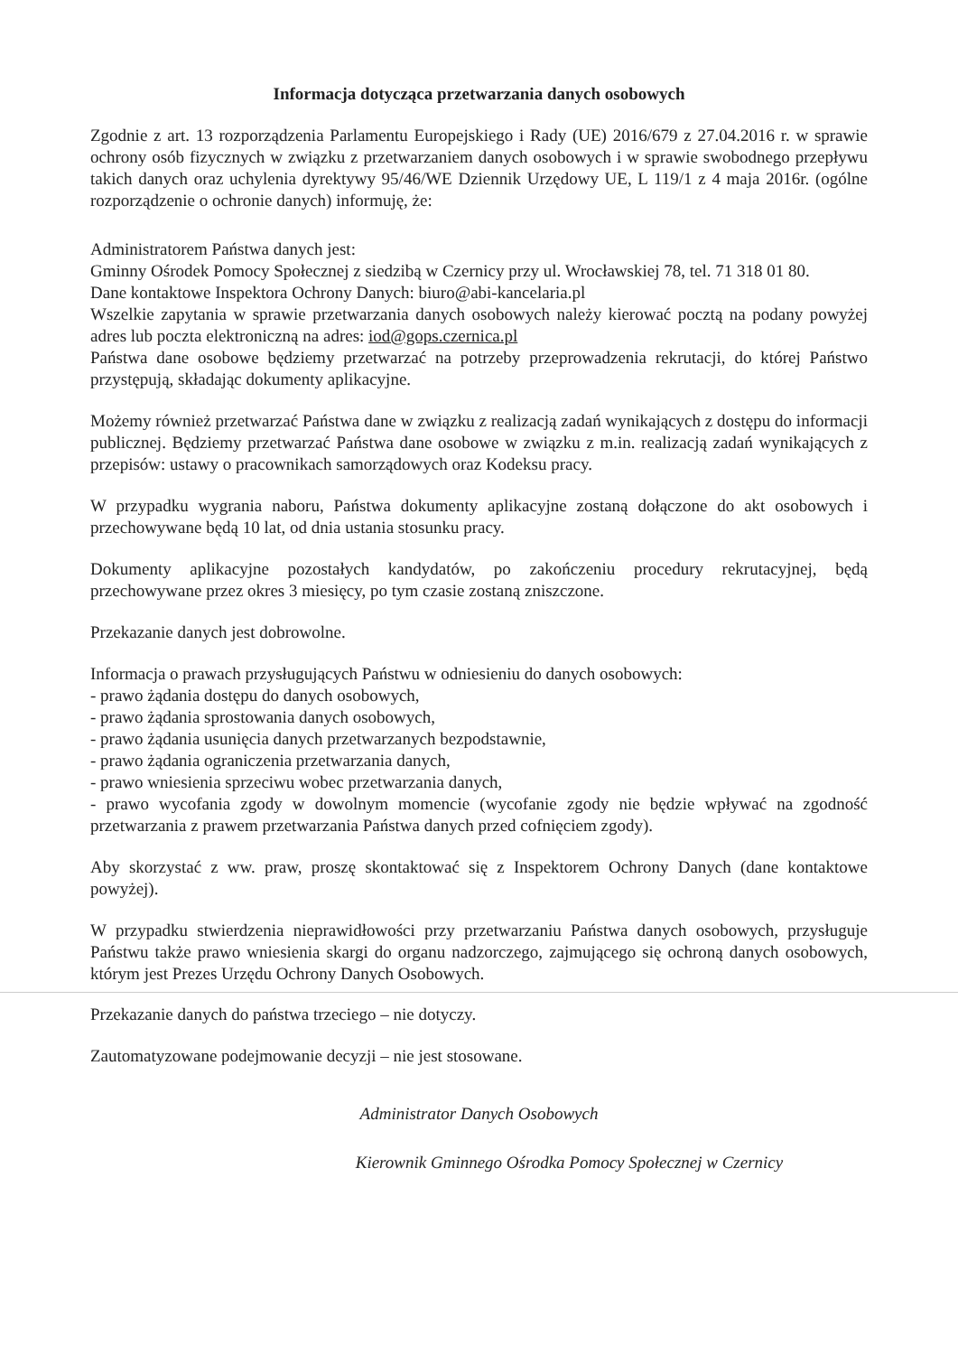Informacja dotycząca przetwarzania danych osobowych
Zgodnie z art. 13 rozporządzenia Parlamentu Europejskiego i Rady (UE) 2016/679 z 27.04.2016 r. w sprawie ochrony osób fizycznych w związku z przetwarzaniem danych osobowych i w sprawie swobodnego przepływu takich danych oraz uchylenia dyrektywy 95/46/WE Dziennik Urzędowy UE, L 119/1 z 4 maja 2016r. (ogólne rozporządzenie o ochronie danych) informuję, że:
Administratorem Państwa danych jest:
Gminny Ośrodek Pomocy Społecznej z siedzibą w Czernicy przy ul. Wrocławskiej 78, tel. 71 318 01 80.
Dane kontaktowe Inspektora Ochrony Danych: biuro@abi-kancelaria.pl
Wszelkie zapytania w sprawie przetwarzania danych osobowych należy kierować pocztą na podany powyżej adres lub poczta elektroniczną na adres: iod@gops.czernica.pl
Państwa dane osobowe będziemy przetwarzać na potrzeby przeprowadzenia rekrutacji, do której Państwo przystępują, składając dokumenty aplikacyjne.
Możemy również przetwarzać Państwa dane w związku z realizacją zadań wynikających z dostępu do informacji publicznej. Będziemy przetwarzać Państwa dane osobowe w związku z m.in. realizacją zadań wynikających z przepisów: ustawy o pracownikach samorządowych oraz Kodeksu pracy.
W przypadku wygrania naboru, Państwa dokumenty aplikacyjne zostaną dołączone do akt osobowych i przechowywane będą 10 lat, od dnia ustania stosunku pracy.
Dokumenty aplikacyjne pozostałych kandydatów, po zakończeniu procedury rekrutacyjnej, będą przechowywane przez okres 3 miesięcy, po tym czasie zostaną zniszczone.
Przekazanie danych jest dobrowolne.
Informacja o prawach przysługujących Państwu w odniesieniu do danych osobowych:
- prawo żądania dostępu do danych osobowych,
- prawo żądania sprostowania danych osobowych,
- prawo żądania usunięcia danych przetwarzanych bezpodstawnie,
- prawo żądania ograniczenia przetwarzania danych,
- prawo wniesienia sprzeciwu wobec przetwarzania danych,
- prawo wycofania zgody w dowolnym momencie (wycofanie zgody nie będzie wpływać na zgodność przetwarzania z prawem przetwarzania Państwa danych przed cofnięciem zgody).
Aby skorzystać z ww. praw, proszę skontaktować się z Inspektorem Ochrony Danych (dane kontaktowe powyżej).
W przypadku stwierdzenia nieprawidłowości przy przetwarzaniu Państwa danych osobowych, przysługuje Państwu także prawo wniesienia skargi do organu nadzorczego, zajmującego się ochroną danych osobowych, którym jest Prezes Urzędu Ochrony Danych Osobowych.
Przekazanie danych do państwa trzeciego – nie dotyczy.
Zautomatyzowane podejmowanie decyzji – nie jest stosowane.
Administrator Danych Osobowych
Kierownik Gminnego Ośrodka Pomocy Społecznej w Czernicy